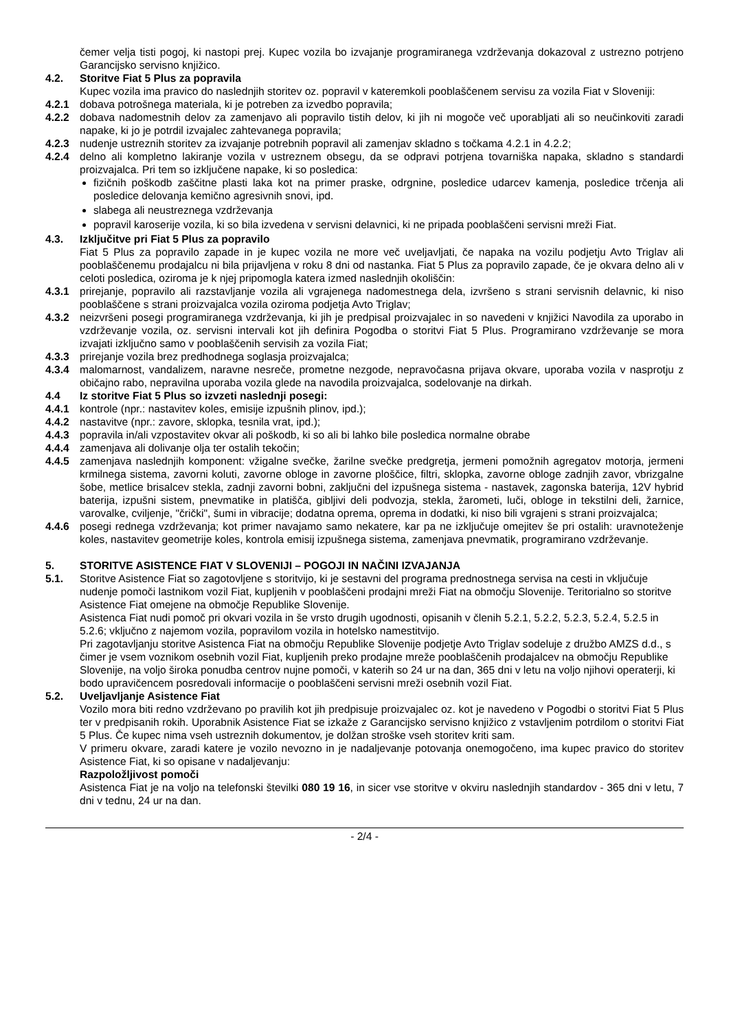čemer velja tisti pogoj, ki nastopi prej. Kupec vozila bo izvajanje programiranega vzdrževanja dokazoval z ustrezno potrjeno Garancijsko servisno knjižico.
4.2. Storitve Fiat 5 Plus za popravila
Kupec vozila ima pravico do naslednjih storitev oz. popravil v kateremkoli pooblaščenem servisu za vozila Fiat v Sloveniji:
4.2.1 dobava potrošnega materiala, ki je potreben za izvedbo popravila;
4.2.2 dobava nadomestnih delov za zamenjavo ali popravilo tistih delov, ki jih ni mogoče več uporabljati ali so neučinkoviti zaradi napake, ki jo je potrdil izvajalec zahtevanega popravila;
4.2.3 nudenje ustreznih storitev za izvajanje potrebnih popravil ali zamenjav skladno s točkama 4.2.1 in 4.2.2;
4.2.4 delno ali kompletno lakiranje vozila v ustreznem obsegu, da se odpravi potrjena tovarniška napaka, skladno s standardi proizvajalca. Pri tem so izključene napake, ki so posledica:
fizičnih poškodb zaščitne plasti laka kot na primer praske, odrgnine, posledice udarcev kamenja, posledice trčenja ali posledice delovanja kemično agresivnih snovi, ipd.
slabega ali neustreznega vzdrževanja
popravil karoserije vozila, ki so bila izvedena v servisni delavnici, ki ne pripada pooblaščeni servisni mreži Fiat.
4.3. Izključitve pri Fiat 5 Plus za popravilo
Fiat 5 Plus za popravilo zapade in je kupec vozila ne more več uveljavljati, če napaka na vozilu podjetju Avto Triglav ali pooblaščenemu prodajalcu ni bila prijavljena v roku 8 dni od nastanka. Fiat 5 Plus za popravilo zapade, če je okvara delno ali v celoti posledica, oziroma je k njej pripomogla katera izmed naslednjih okoliščin:
4.3.1 prirejanje, popravilo ali razstavljanje vozila ali vgrajenega nadomestnega dela, izvršeno s strani servisnih delavnic, ki niso pooblaščene s strani proizvajalca vozila oziroma podjetja Avto Triglav;
4.3.2 neizvršeni posegi programiranega vzdrževanja, ki jih je predpisal proizvajalec in so navedeni v knjižici Navodila za uporabo in vzdrževanje vozila, oz. servisni intervali kot jih definira Pogodba o storitvi Fiat 5 Plus. Programirano vzdrževanje se mora izvajati izključno samo v pooblaščenih servisih za vozila Fiat;
4.3.3 prirejanje vozila brez predhodnega soglasja proizvajalca;
4.3.4 malomarnost, vandalizem, naravne nesreče, prometne nezgode, nepravočasna prijava okvare, uporaba vozila v nasprotju z običajno rabo, nepravilna uporaba vozila glede na navodila proizvajalca, sodelovanje na dirkah.
4.4 Iz storitve Fiat 5 Plus so izvzeti naslednji posegi:
4.4.1 kontrole (npr.: nastavitev koles, emisije izpušnih plinov, ipd.);
4.4.2 nastavitve (npr.: zavore, sklopka, tesnila vrat, ipd.);
4.4.3 popravila in/ali vzpostavitev okvar ali poškodb, ki so ali bi lahko bile posledica normalne obrabe
4.4.4 zamenjava ali dolivanje olja ter ostalih tekočin;
4.4.5 zamenjava naslednjih komponent: vžigalne svečke, žarilne svečke predgretja, jermeni pomožnih agregatov motorja, jermeni krmilnega sistema, zavorni koluti, zavorne obloge in zavorne ploščice, filtri, sklopka, zavorne obloge zadnjih zavor, vbrizgalne šobe, metlice brisalcev stekla, zadnji zavorni bobni, zaključni del izpušnega sistema - nastavek, zagonska baterija, 12V hybrid baterija, izpušni sistem, pnevmatike in platišča, gibljivi deli podvozja, stekla, žarometi, luči, obloge in tekstilni deli, žarnice, varovalke, cviljenje, "črički", šumi in vibracije; dodatna oprema, oprema in dodatki, ki niso bili vgrajeni s strani proizvajalca;
4.4.6 posegi rednega vzdrževanja; kot primer navajamo samo nekatere, kar pa ne izključuje omejitev še pri ostalih: uravnoteženje koles, nastavitev geometrije koles, kontrola emisij izpušnega sistema, zamenjava pnevmatik, programirano vzdrževanje.
5. STORITVE ASISTENCE FIAT V SLOVENIJI – POGOJI IN NAČINI IZVAJANJA
5.1. Storitve Asistence Fiat so zagotovljene s storitvijo, ki je sestavni del programa prednostnega servisa na cesti in vključuje nudenje pomoči lastnikom vozil Fiat, kupljenih v pooblaščeni prodajni mreži Fiat na območju Slovenije. Teritorialno so storitve Asistence Fiat omejene na območje Republike Slovenije.
Asistenca Fiat nudi pomoč pri okvari vozila in še vrsto drugih ugodnosti, opisanih v členih 5.2.1, 5.2.2, 5.2.3, 5.2.4, 5.2.5 in 5.2.6; vključno z najemom vozila, popravilom vozila in hotelsko namestitvijo.
Pri zagotavljanju storitve Asistenca Fiat na območju Republike Slovenije podjetje Avto Triglav sodeluje z družbo AMZS d.d., s čimer je vsem voznikom osebnih vozil Fiat, kupljenih preko prodajne mreže pooblaščenih prodajalcev na območju Republike Slovenije, na voljo široka ponudba centrov nujne pomoči, v katerih so 24 ur na dan, 365 dni v letu na voljo njihovi operaterji, ki bodo upravičencem posredovali informacije o pooblaščeni servisni mreži osebnih vozil Fiat.
5.2. Uveljavljanje Asistence Fiat
Vozilo mora biti redno vzdrževano po pravilih kot jih predpisuje proizvajalec oz. kot je navedeno v Pogodbi o storitvi Fiat 5 Plus ter v predpisanih rokih. Uporabnik Asistence Fiat se izkaže z Garancijsko servisno knjižico z vstavljenim potrdilom o storitvi Fiat 5 Plus. Če kupec nima vseh ustreznih dokumentov, je dolžan stroške vseh storitev kriti sam.
V primeru okvare, zaradi katere je vozilo nevozno in je nadaljevanje potovanja onemogočeno, ima kupec pravico do storitev Asistence Fiat, ki so opisane v nadaljevanju:
Razpoložljivost pomoči
Asistenca Fiat je na voljo na telefonski številki 080 19 16, in sicer vse storitve v okviru naslednjih standardov - 365 dni v letu, 7 dni v tednu, 24 ur na dan.
- 2/4 -